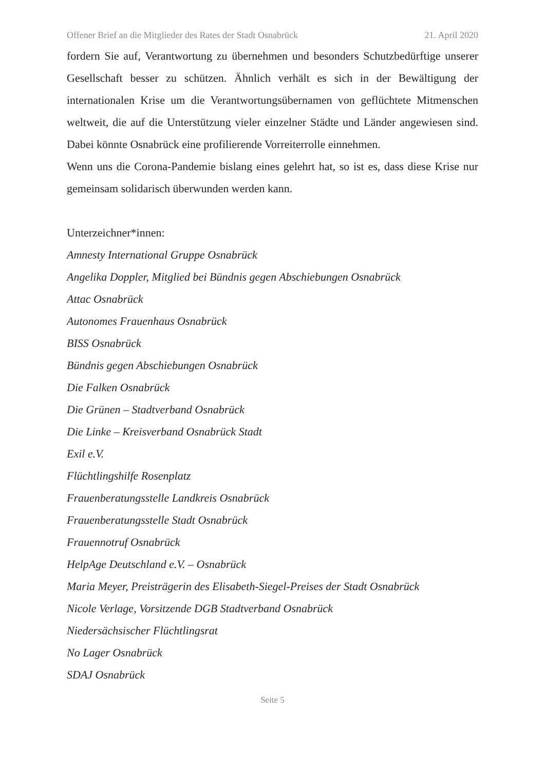Offener Brief an die Mitglieder des Rates der Stadt Osnabrück 21. April 2020
fordern Sie auf, Verantwortung zu übernehmen und besonders Schutzbedürftige unserer Gesellschaft besser zu schützen. Ähnlich verhält es sich in der Bewältigung der internationalen Krise um die Verantwortungsübernamen von geflüchtete Mitmenschen weltweit, die auf die Unterstützung vieler einzelner Städte und Länder angewiesen sind. Dabei könnte Osnabrück eine profilierende Vorreiterrolle einnehmen.
Wenn uns die Corona-Pandemie bislang eines gelehrt hat, so ist es, dass diese Krise nur gemeinsam solidarisch überwunden werden kann.
Unterzeichner*innen:
Amnesty International Gruppe Osnabrück
Angelika Doppler, Mitglied bei Bündnis gegen Abschiebungen Osnabrück
Attac Osnabrück
Autonomes Frauenhaus Osnabrück
BISS Osnabrück
Bündnis gegen Abschiebungen Osnabrück
Die Falken Osnabrück
Die Grünen – Stadtverband Osnabrück
Die Linke – Kreisverband Osnabrück Stadt
Exil e.V.
Flüchtlingshilfe Rosenplatz
Frauenberatungsstelle Landkreis Osnabrück
Frauenberatungsstelle Stadt Osnabrück
Frauennotruf Osnabrück
HelpAge Deutschland e.V. – Osnabrück
Maria Meyer, Preisträgerin des Elisabeth-Siegel-Preises der Stadt Osnabrück
Nicole Verlage, Vorsitzende DGB Stadtverband Osnabrück
Niedersächsischer Flüchtlingsrat
No Lager Osnabrück
SDAJ Osnabrück
Seite 5